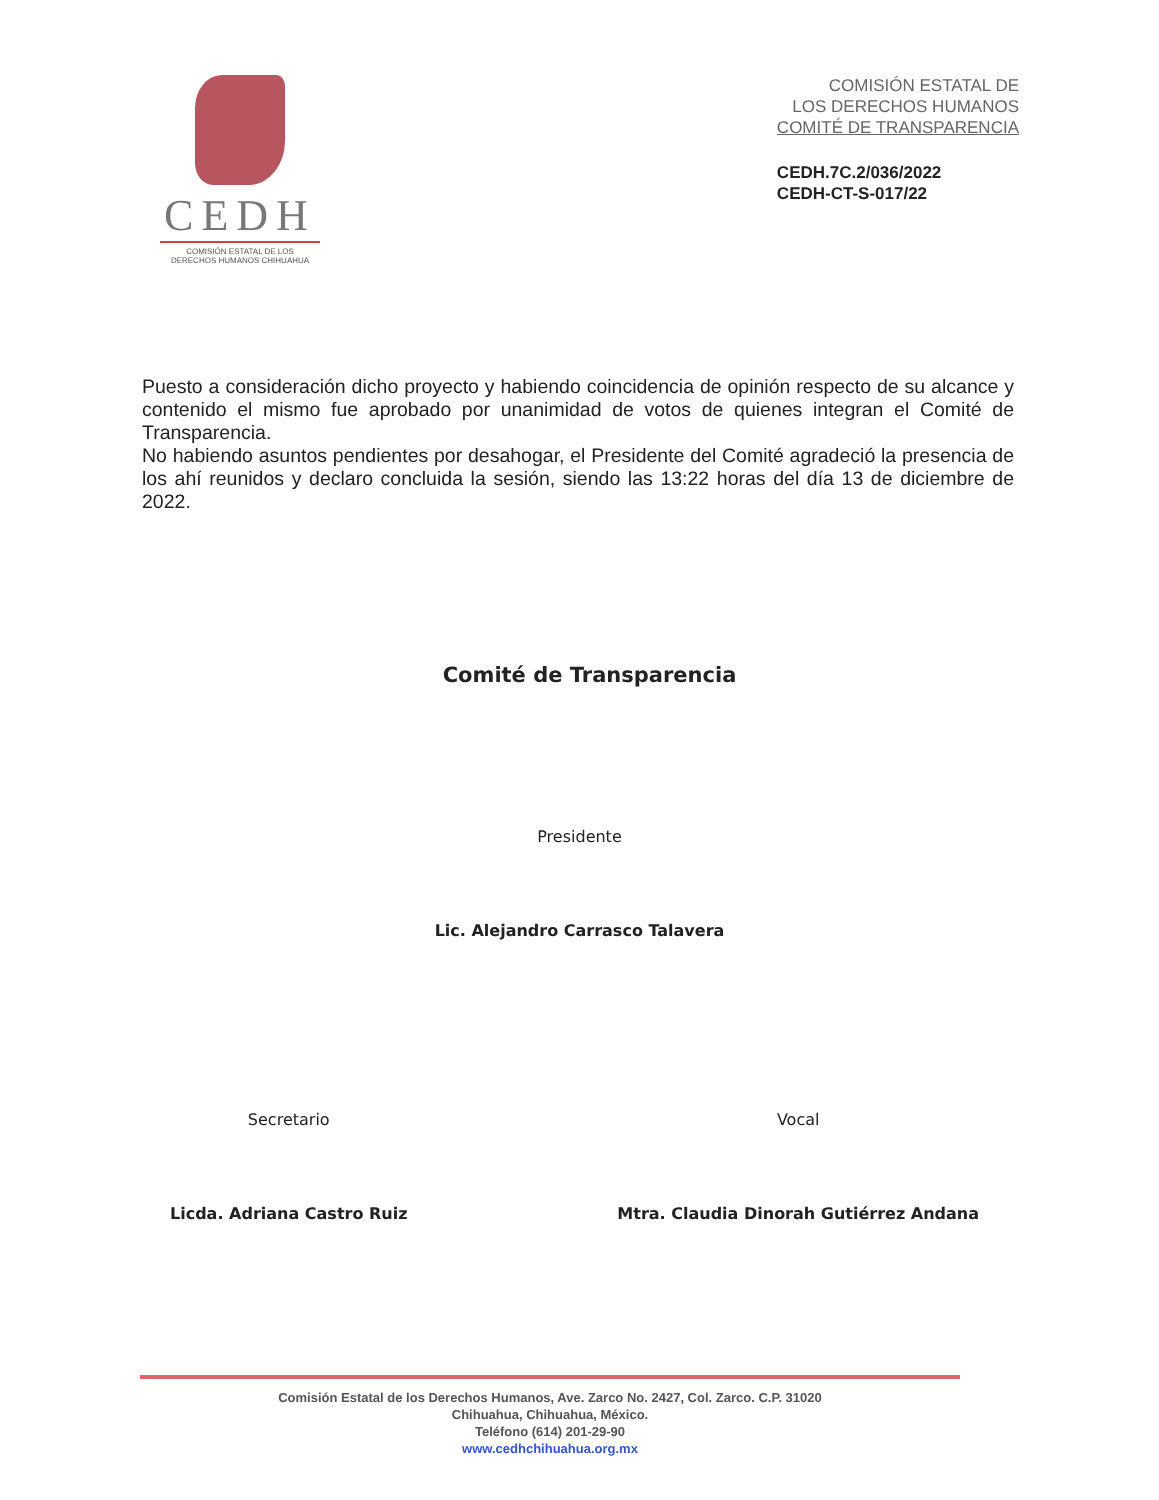CEDH
COMISIÓN ESTATAL DE LOS
DERECHOS HUMANOS CHIHUAHUA
COMISIÓN ESTATAL DE
LOS DERECHOS HUMANOS
COMITÉ DE TRANSPARENCIA
CEDH.7C.2/036/2022
CEDH-CT-S-017/22
Puesto a consideración dicho proyecto y habiendo coincidencia de opinión respecto de su alcance y contenido el mismo fue aprobado por unanimidad de votos de quienes integran el Comité de Transparencia.
No habiendo asuntos pendientes por desahogar, el Presidente del Comité agradeció la presencia de los ahí reunidos y declaro concluida la sesión, siendo las 13:22 horas del día 13 de diciembre de 2022.
Comité de Transparencia
Presidente
Lic. Alejandro Carrasco Talavera
Secretario
Licda. Adriana Castro Ruiz
Vocal
Mtra. Claudia Dinorah Gutiérrez Andana
Comisión Estatal de los Derechos Humanos, Ave. Zarco No. 2427, Col. Zarco. C.P. 31020
Chihuahua, Chihuahua, México.
Teléfono (614) 201-29-90
www.cedhchihuahua.org.mx